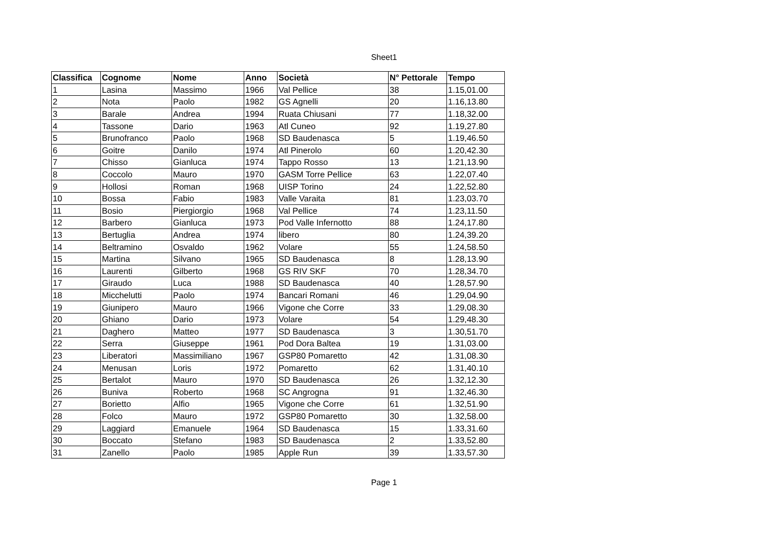Sheet1
| Classifica | Cognome | Nome | Anno | Società | N° Pettorale | Tempo |
| --- | --- | --- | --- | --- | --- | --- |
| 1 | Lasina | Massimo | 1966 | Val Pellice | 38 | 1.15,01.00 |
| 2 | Nota | Paolo | 1982 | GS Agnelli | 20 | 1.16,13.80 |
| 3 | Barale | Andrea | 1994 | Ruata Chiusani | 77 | 1.18,32.00 |
| 4 | Tassone | Dario | 1963 | Atl Cuneo | 92 | 1.19,27.80 |
| 5 | Brunofranco | Paolo | 1968 | SD Baudenasca | 5 | 1.19,46.50 |
| 6 | Goitre | Danilo | 1974 | Atl Pinerolo | 60 | 1.20,42.30 |
| 7 | Chisso | Gianluca | 1974 | Tappo Rosso | 13 | 1.21,13.90 |
| 8 | Coccolo | Mauro | 1970 | GASM Torre Pellice | 63 | 1.22,07.40 |
| 9 | Hollosi | Roman | 1968 | UISP Torino | 24 | 1.22,52.80 |
| 10 | Bossa | Fabio | 1983 | Valle Varaita | 81 | 1.23,03.70 |
| 11 | Bosio | Piergiorgio | 1968 | Val Pellice | 74 | 1.23,11.50 |
| 12 | Barbero | Gianluca | 1973 | Pod Valle Infernotto | 88 | 1.24,17.80 |
| 13 | Bertuglia | Andrea | 1974 | libero | 80 | 1.24,39.20 |
| 14 | Beltramino | Osvaldo | 1962 | Volare | 55 | 1.24,58.50 |
| 15 | Martina | Silvano | 1965 | SD Baudenasca | 8 | 1.28,13.90 |
| 16 | Laurenti | Gilberto | 1968 | GS RIV SKF | 70 | 1.28,34.70 |
| 17 | Giraudo | Luca | 1988 | SD Baudenasca | 40 | 1.28,57.90 |
| 18 | Micchelutti | Paolo | 1974 | Bancari Romani | 46 | 1.29,04.90 |
| 19 | Giunipero | Mauro | 1966 | Vigone che Corre | 33 | 1.29,08.30 |
| 20 | Ghiano | Dario | 1973 | Volare | 54 | 1.29,48.30 |
| 21 | Daghero | Matteo | 1977 | SD Baudenasca | 3 | 1.30,51.70 |
| 22 | Serra | Giuseppe | 1961 | Pod Dora Baltea | 19 | 1.31,03.00 |
| 23 | Liberatori | Massimiliano | 1967 | GSP80 Pomaretto | 42 | 1.31,08.30 |
| 24 | Menusan | Loris | 1972 | Pomaretto | 62 | 1.31,40.10 |
| 25 | Bertalot | Mauro | 1970 | SD Baudenasca | 26 | 1.32,12.30 |
| 26 | Buniva | Roberto | 1968 | SC Angrogna | 91 | 1.32,46.30 |
| 27 | Borietto | Alfio | 1965 | Vigone che Corre | 61 | 1.32,51.90 |
| 28 | Folco | Mauro | 1972 | GSP80 Pomaretto | 30 | 1.32,58.00 |
| 29 | Laggiard | Emanuele | 1964 | SD Baudenasca | 15 | 1.33,31.60 |
| 30 | Boccato | Stefano | 1983 | SD Baudenasca | 2 | 1.33,52.80 |
| 31 | Zanello | Paolo | 1985 | Apple Run | 39 | 1.33,57.30 |
Page 1